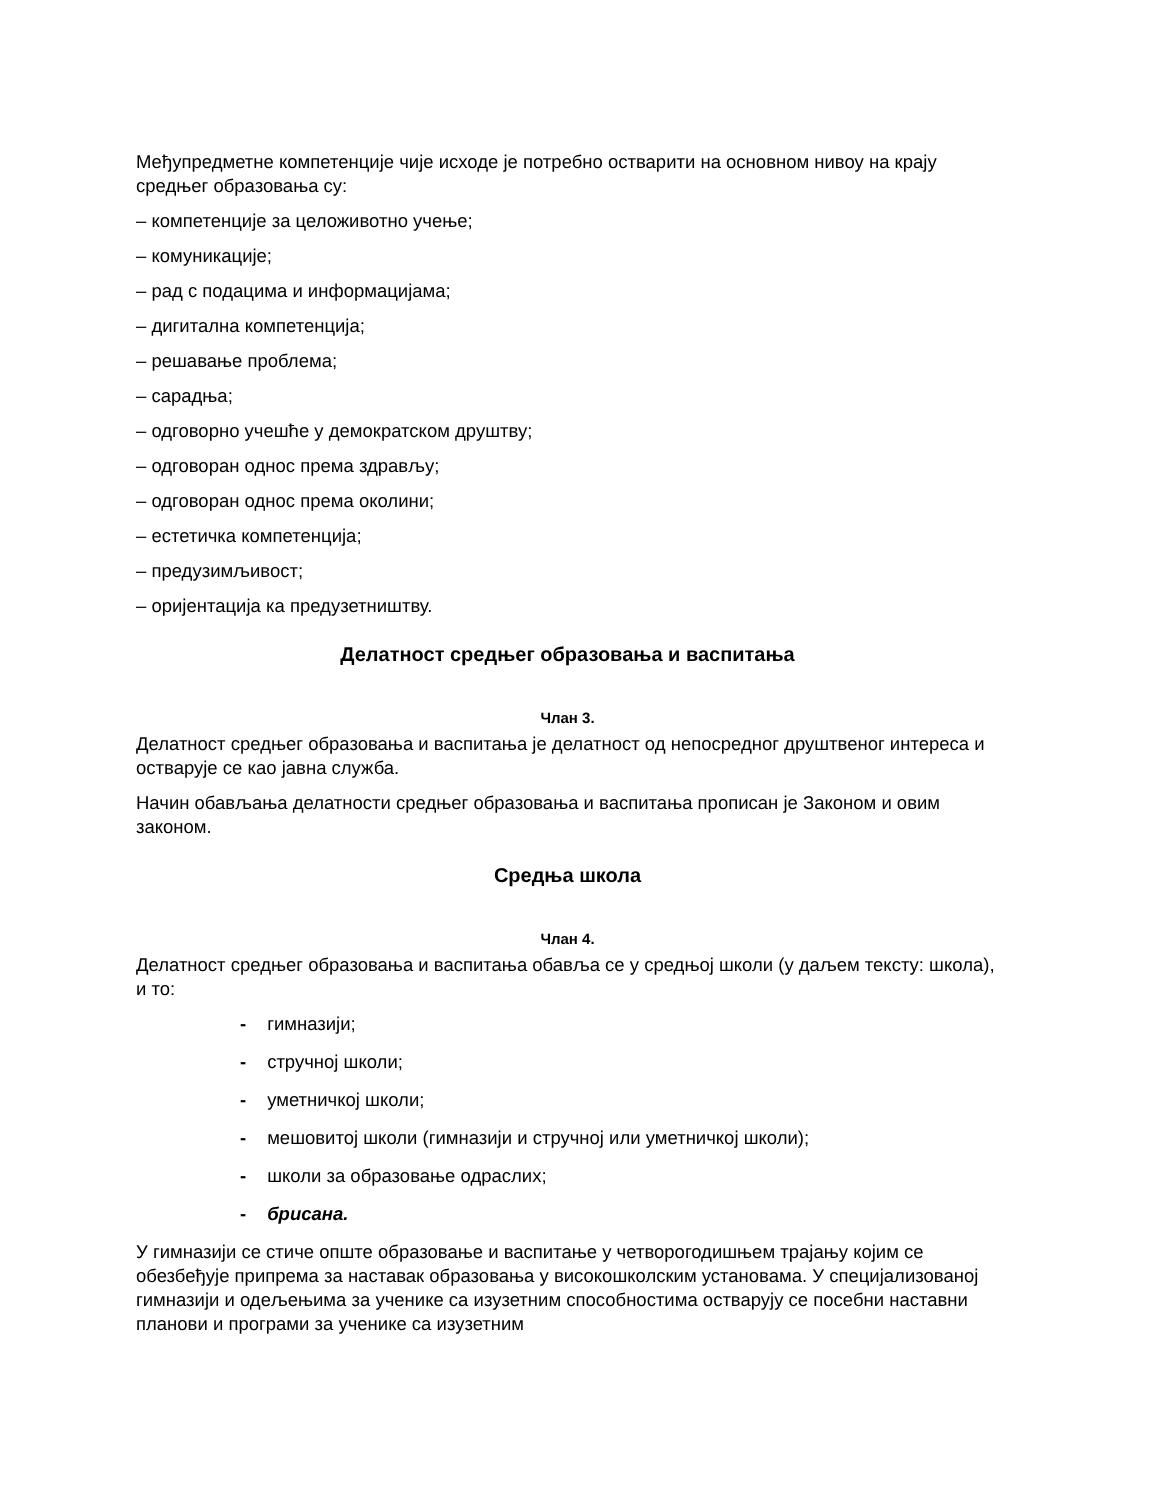Међупредметне компетенције чије исходе је потребно остварити на основном нивоу на крају средњег образовања су:
– компетенције за целоживотно учење;
– комуникације;
– рад с подацима и информацијама;
– дигитална компетенција;
– решавање проблема;
– сарадња;
– одговорно учешће у демократском друштву;
– одговоран однос према здрављу;
– одговоран однос према околини;
– естетичка компетенција;
– предузимљивост;
– оријентација ка предузетништву.
Делатност средњег образовања и васпитања
Члан 3.
Делатност средњег образовања и васпитања је делатност од непосредног друштвеног интереса и остварује се као јавна служба.
Начин обављања делатности средњег образовања и васпитања прописан је Законом и овим законом.
Средња школа
Члан 4.
Делатност средњег образовања и васпитања обавља се у средњој школи (у даљем тексту: школа), и то:
- гимназији;
- стручној школи;
- уметничкој школи;
- мешовитој школи (гимназији и стручној или уметничкој школи);
- школи за образовање одраслих;
- брисана.
У гимназији се стиче опште образовање и васпитање у четворогодишњем трајању којим се обезбеђује припрема за наставак образовања у високошколским установама. У специјализованој гимназији и одељењима за ученике са изузетним способностима остварују се посебни наставни планови и програми за ученике са изузетним